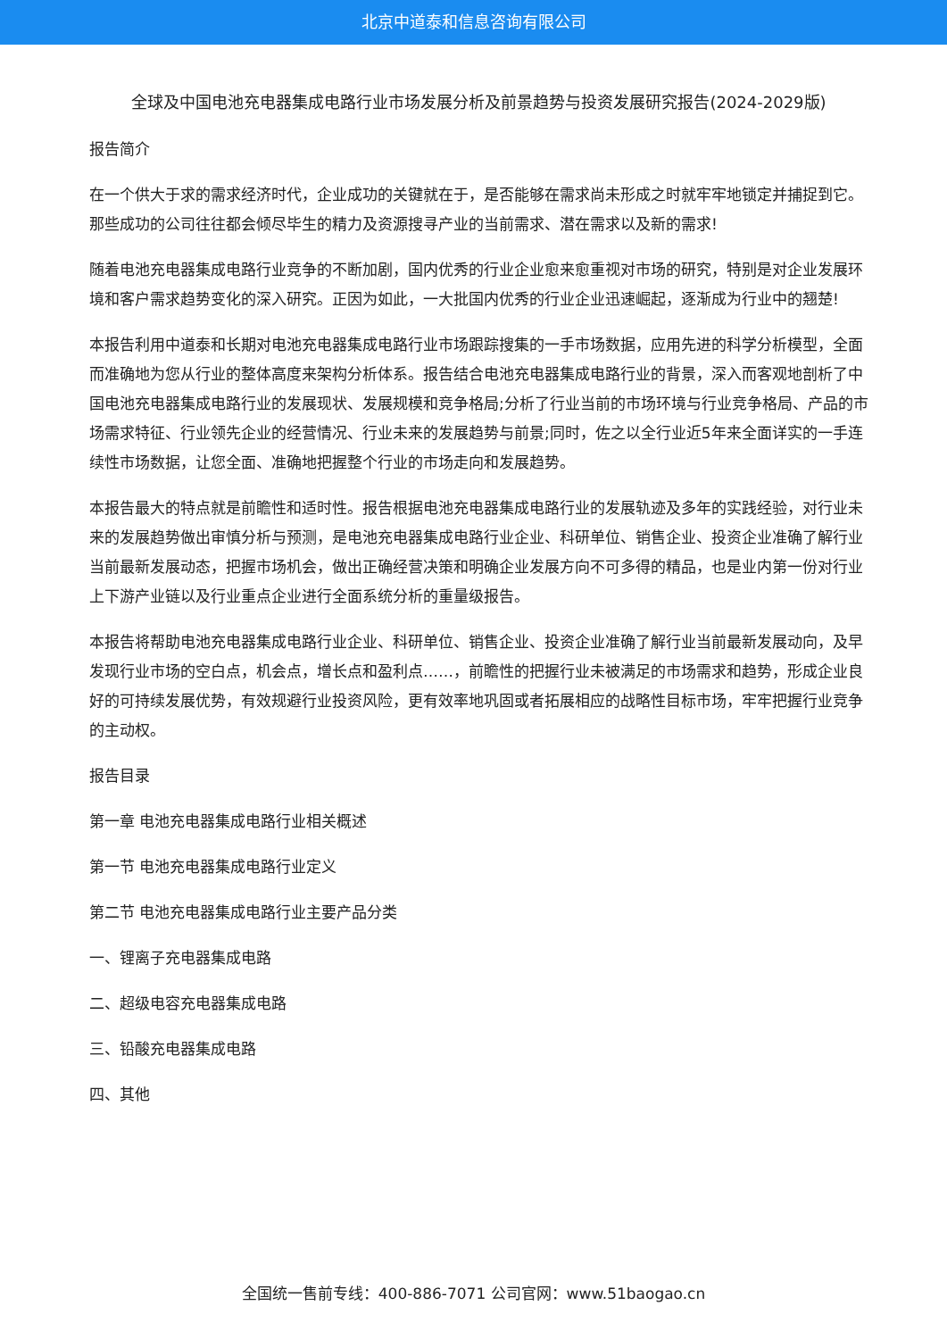北京中道泰和信息咨询有限公司
全球及中国电池充电器集成电路行业市场发展分析及前景趋势与投资发展研究报告(2024-2029版)
报告简介
在一个供大于求的需求经济时代，企业成功的关键就在于，是否能够在需求尚未形成之时就牢牢地锁定并捕捉到它。那些成功的公司往往都会倾尽毕生的精力及资源搜寻产业的当前需求、潜在需求以及新的需求!
随着电池充电器集成电路行业竞争的不断加剧，国内优秀的行业企业愈来愈重视对市场的研究，特别是对企业发展环境和客户需求趋势变化的深入研究。正因为如此，一大批国内优秀的行业企业迅速崛起，逐渐成为行业中的翘楚!
本报告利用中道泰和长期对电池充电器集成电路行业市场跟踪搜集的一手市场数据，应用先进的科学分析模型，全面而准确地为您从行业的整体高度来架构分析体系。报告结合电池充电器集成电路行业的背景，深入而客观地剖析了中国电池充电器集成电路行业的发展现状、发展规模和竞争格局;分析了行业当前的市场环境与行业竞争格局、产品的市场需求特征、行业领先企业的经营情况、行业未来的发展趋势与前景;同时，佐之以全行业近5年来全面详实的一手连续性市场数据，让您全面、准确地把握整个行业的市场走向和发展趋势。
本报告最大的特点就是前瞻性和适时性。报告根据电池充电器集成电路行业的发展轨迹及多年的实践经验，对行业未来的发展趋势做出审慎分析与预测，是电池充电器集成电路行业企业、科研单位、销售企业、投资企业准确了解行业当前最新发展动态，把握市场机会，做出正确经营决策和明确企业发展方向不可多得的精品，也是业内第一份对行业上下游产业链以及行业重点企业进行全面系统分析的重量级报告。
本报告将帮助电池充电器集成电路行业企业、科研单位、销售企业、投资企业准确了解行业当前最新发展动向，及早发现行业市场的空白点，机会点，增长点和盈利点……，前瞻性的把握行业未被满足的市场需求和趋势，形成企业良好的可持续发展优势，有效规避行业投资风险，更有效率地巩固或者拓展相应的战略性目标市场，牢牢把握行业竞争的主动权。
报告目录
第一章 电池充电器集成电路行业相关概述
第一节 电池充电器集成电路行业定义
第二节 电池充电器集成电路行业主要产品分类
一、锂离子充电器集成电路
二、超级电容充电器集成电路
三、铅酸充电器集成电路
四、其他
全国统一售前专线：400-886-7071 公司官网：www.51baogao.cn